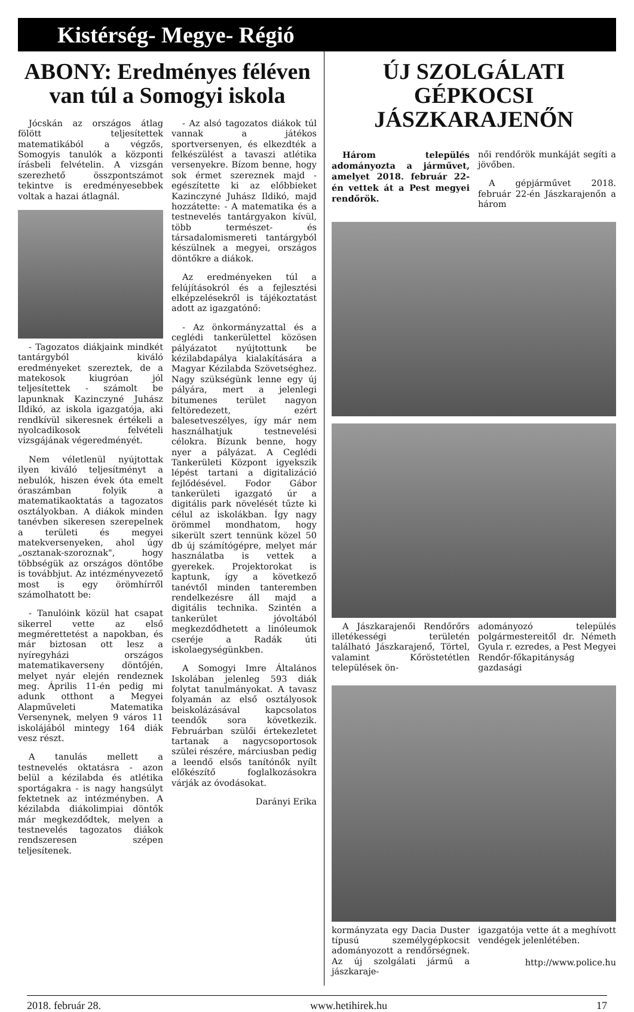Kistérség- Megye- Régió
ABONY: Eredményes féléven van túl a Somogyi iskola
Jócskán az országos átlag fölött teljesítettek matematikából a végzős, Somogyis tanulók a központi írásbeli felvételin. A vizsgán szerezhető összpontszámot tekintve is eredményesebbek voltak a hazai átlagnál.
- Tagozatos diákjaink mindkét tantárgyból kiváló eredményeket szereztek, de a matekosok kiugróan jól teljesítettek - számolt be lapunknak Kazinczyné Juhász Ildikó, az iskola igazgatója, aki rendkívül sikeresnek értékeli a nyolcadikosok felvételi vizsgájának végeredményét.
Nem véletlenül nyújtottak ilyen kiváló teljesítményt a nebulók, hiszen évek óta emelt óraszámban folyik a matematikaoktatás a tagozatos osztályokban. A diákok minden tanévben sikeresen szerepelnek a területi és megyei matekversenyeken, ahol úgy „osztanak-szoroznak", hogy többségük az országos döntőbe is továbbjut. Az intézményvezető most is egy örömhírről számolhatott be:
- Tanulóink közül hat csapat sikerrel vette az első megmérettetést a napokban, és már biztosan ott lesz a nyíregyházi országos matematikaverseny döntőjén, melyet nyár elején rendeznek meg. Április 11-én pedig mi adunk otthont a Megyei Alapműveleti Matematika Versenynek, melyen 9 város 11 iskolájából mintegy 164 diák vesz részt.
A tanulás mellett a testnevelés oktatásra - azon belül a kézilabda és atlétika sportágakra - is nagy hangsúlyt fektetnek az intézményben. A kézilabda diákolimpiai döntők már megkezdődtek, melyen a testnevelés tagozatos diákok rendszeresen szépen teljesítenek.
- Az alsó tagozatos diákok túl vannak a játékos sportversenyen, és elkezdték a felkészülést a tavaszi atlétika versenyekre. Bízom benne, hogy sok érmet szereznek majd - egészítette ki az előbbieket Kazinczyné Juhász Ildikó, majd hozzátette: - A matematika és a testnevelés tantárgyakon kívül, több természet- és társadalomismereti tantárgyból készülnek a megyei, országos döntőkre a diákok.
Az eredményeken túl a felújításokról és a fejlesztési elképzelésekről is tájékoztatást adott az igazgatónő:
- Az önkormányzattal és a ceglédi tankerülettel közösen pályázatot nyújtottunk be kézilabdapálya kialakítására a Magyar Kézilabda Szövetséghez. Nagy szükségünk lenne egy új pályára, mert a jelenlegi bitumenes terület nagyon feltöredezett, ezért balesetveszélyes, így már nem használhatjuk testnevelési célokra. Bízunk benne, hogy nyer a pályázat. A Ceglédi Tankerületi Központ igyekszik lépést tartani a digitalizáció fejlődésével. Fodor Gábor tankerületi igazgató úr a digitális park növelését tűzte ki célul az iskolákban. Így nagy örömmel mondhatom, hogy sikerült szert tennünk közel 50 db új számítógépre, melyet már használatba is vettek a gyerekek. Projektorokat is kaptunk, így a következő tanévtől minden tanteremben rendelkezésre áll majd a digitális technika. Szintén a tankerület jóvoltából megkezdődhetett a linóleumok cseréje a Radák úti iskolaegységünkben.
A Somogyi Imre Általános Iskolában jelenleg 593 diák folytat tanulmányokat. A tavasz folyamán az első osztályosok beiskolázásával kapcsolatos teendők sora következik. Februárban szülői értekezletet tartanak a nagycsoportosok szülei részére, márciusban pedig a leendő elsős tanítónők nyílt előkészítő foglalkozásokra várják az óvodásokat.
Darányi Erika
ÚJ SZOLGÁLATI GÉPKOCSI JÁSZKARAJENŐN
Három település adományozta a járművet, amelyet 2018. február 22-én vettek át a Pest megyei rendőrök.
női rendőrök munkáját segíti a jövőben.
A gépjárművet 2018. február 22-én Jászkarajenőn a három
A Jászkarajenői Rendőrőrs illetékességi területén található Jászkarajenő, Törtel, valamint Kőröstetétlen települések ön-
adományozó település polgármestereitől dr. Németh Gyula r. ezredes, a Pest Megyei Rendőr-főkapitányság gazdasági
kormányzata egy Dacia Duster típusú személygépkocsit adományozott a rendőrségnek. Az új szolgálati jármű a jászkaraje-
igazgatója vette át a meghívott vendégek jelenlétében.
http://www.police.hu
2018. február 28. www.hetihirek.hu 17